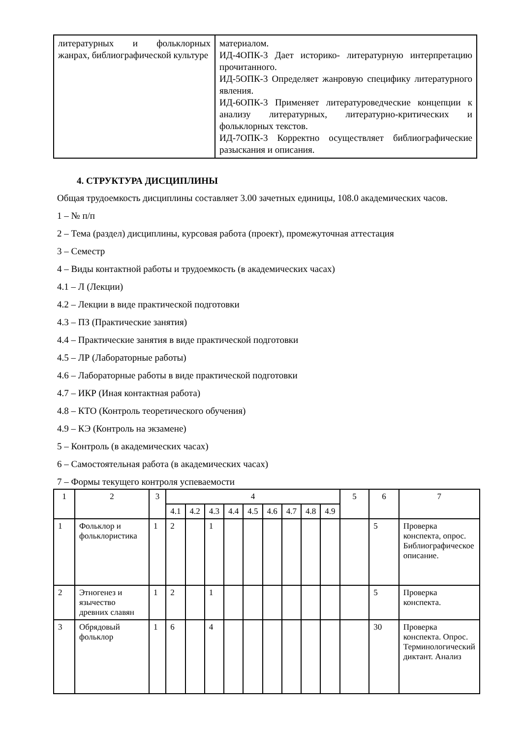| литературных и фольклорных жанрах, библиографической культуре | материалом. ИД-4ОПК-3 Дает историко- литературную интерпретацию прочитанного. ИД-5ОПК-3 Определяет жанровую специфику литературного явления. ИД-6ОПК-3 Применяет литературоведческие концепции к анализу литературных, литературно-критических и фольклорных текстов. ИД-7ОПК-3 Корректно осуществляет библиографические разыскания и описания. |
4. СТРУКТУРА ДИСЦИПЛИНЫ
Общая трудоемкость дисциплины составляет 3.00 зачетных единицы, 108.0 академических часов.
1 – № п/п
2 – Тема (раздел) дисциплины, курсовая работа (проект), промежуточная аттестация
3 – Семестр
4 – Виды контактной работы и трудоемкость (в академических часах)
4.1 – Л (Лекции)
4.2 – Лекции в виде практической подготовки
4.3 – ПЗ (Практические занятия)
4.4 – Практические занятия в виде практической подготовки
4.5 – ЛР (Лабораторные работы)
4.6 – Лабораторные работы в виде практической подготовки
4.7 – ИКР (Иная контактная работа)
4.8 – КТО (Контроль теоретического обучения)
4.9 – КЭ (Контроль на экзамене)
5 – Контроль (в академических часах)
6 – Самостоятельная работа (в академических часах)
7 – Формы текущего контроля успеваемости
| 1 | 2 | 3 | 4 | | | | | | | | | 5 | 6 | 7 |
| | | | 4.1 | 4.2 | 4.3 | 4.4 | 4.5 | 4.6 | 4.7 | 4.8 | 4.9 | | | |
| 1 | Фольклор и фольклористика | 1 | 2 | | 1 | | | | | | | | 5 | Проверка конспекта, опрос. Библиографическое описание. |
| 2 | Этногенез и язычество древних славян | 1 | 2 | | 1 | | | | | | | | 5 | Проверка конспекта. |
| 3 | Обрядовый фольклор | 1 | 6 | | 4 | | | | | | | | 30 | Проверка конспекта. Опрос. Терминологический диктант. Анализ |